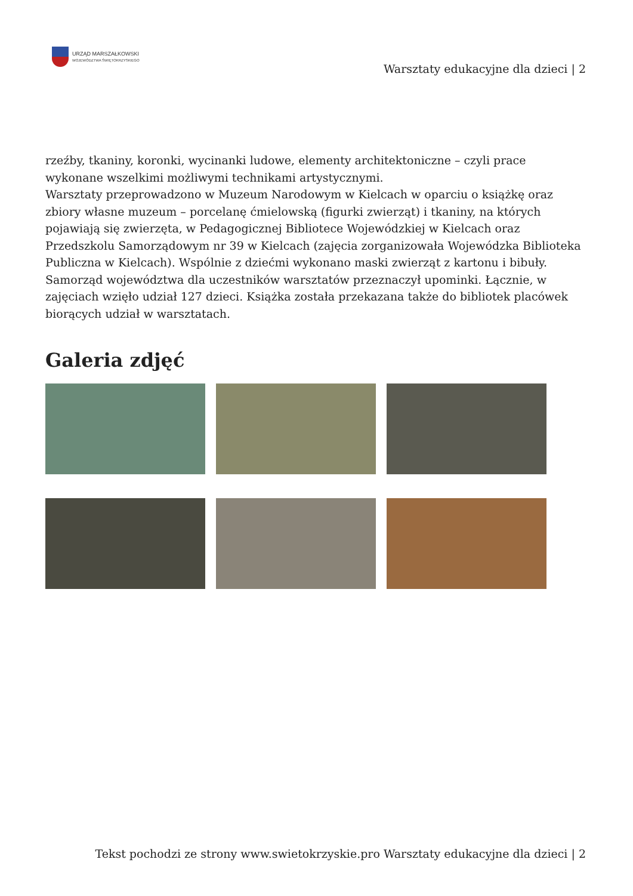URZĄD MARSZAŁKOWSKI
WOJEWÓDZTWA ŚWIĘTOKRZYSKIEGO
Warsztaty edukacyjne dla dzieci | 2
rzeźby, tkaniny, koronki, wycinanki ludowe, elementy architektoniczne – czyli prace wykonane wszelkimi możliwymi technikami artystycznymi.
Warsztaty przeprowadzono w Muzeum Narodowym w Kielcach w oparciu o książkę oraz zbiory własne muzeum – porcelanę ćmielowską (figurki zwierząt) i tkaniny, na których pojawiają się zwierzęta, w Pedagogicznej Bibliotece Wojewódzkiej w Kielcach oraz Przedszkolu Samorządowym nr 39 w Kielcach (zajęcia zorganizowała Wojewódzka Biblioteka Publiczna w Kielcach). Wspólnie z dziećmi wykonano maski zwierząt z kartonu i bibuły.
Samorząd województwa dla uczestników warsztatów przeznaczył upominki. Łącznie, w zajęciach wzięło udział 127 dzieci. Książka została przekazana także do bibliotek placówek biorących udział w warsztatach.
Galeria zdjęć
Tekst pochodzi ze strony www.swietokrzyskie.pro Warsztaty edukacyjne dla dzieci | 2